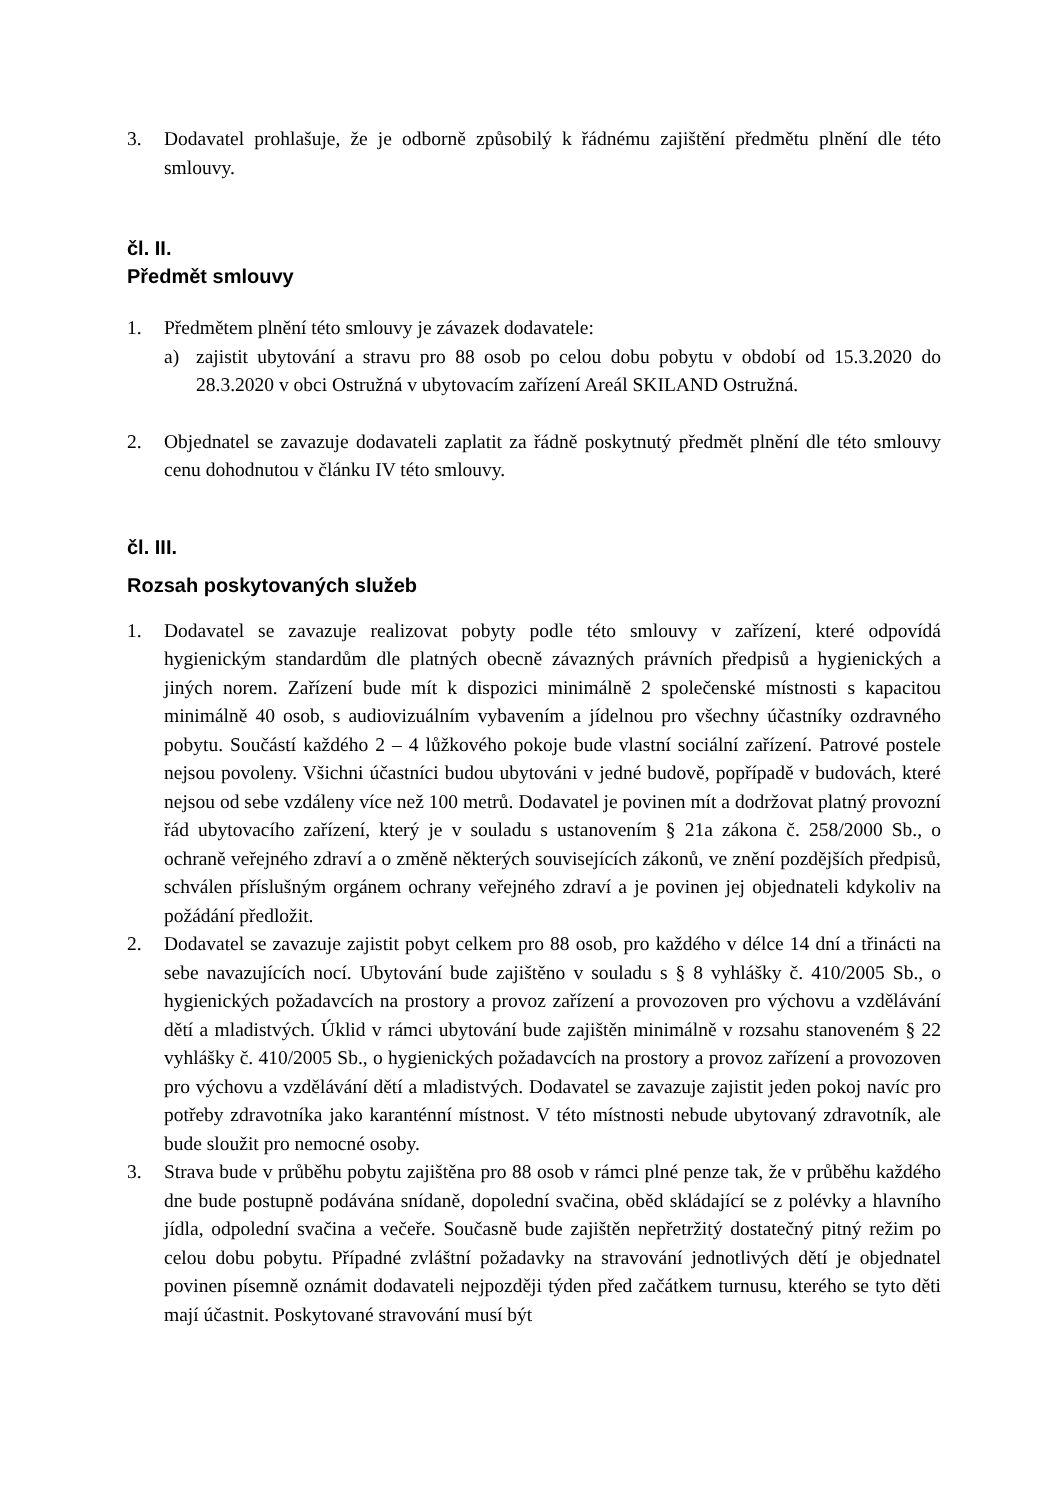3. Dodavatel prohlašuje, že je odborně způsobilý k řádnému zajištění předmětu plnění dle této smlouvy.
čl. II.
Předmět smlouvy
1. Předmětem plnění této smlouvy je závazek dodavatele:
a) zajistit ubytování a stravu pro 88 osob po celou dobu pobytu v období od 15.3.2020 do 28.3.2020 v obci Ostružná v ubytovacím zařízení Areál SKILAND Ostružná.
2. Objednatel se zavazuje dodavateli zaplatit za řádně poskytnutý předmět plnění dle této smlouvy cenu dohodnutou v článku IV této smlouvy.
čl. III.
Rozsah poskytovaných služeb
1. Dodavatel se zavazuje realizovat pobyty podle této smlouvy v zařízení, které odpovídá hygienickým standardům dle platných obecně závazných právních předpisů a hygienických a jiných norem. Zařízení bude mít k dispozici minimálně 2 společenské místnosti s kapacitou minimálně 40 osob, s audiovizuálním vybavením a jídelnou pro všechny účastníky ozdravného pobytu. Součástí každého 2 – 4 lůžkového pokoje bude vlastní sociální zařízení. Patrové postele nejsou povoleny. Všichni účastníci budou ubytováni v jedné budově, popřípadě v budovách, které nejsou od sebe vzdáleny více než 100 metrů. Dodavatel je povinen mít a dodržovat platný provozní řád ubytovacího zařízení, který je v souladu s ustanovením § 21a zákona č. 258/2000 Sb., o ochraně veřejného zdraví a o změně některých souvisejících zákonů, ve znění pozdějších předpisů, schválen příslušným orgánem ochrany veřejného zdraví a je povinen jej objednateli kdykoliv na požádání předložit.
2. Dodavatel se zavazuje zajistit pobyt celkem pro 88 osob, pro každého v délce 14 dní a třinácti na sebe navazujících nocí. Ubytování bude zajištěno v souladu s § 8 vyhlášky č. 410/2005 Sb., o hygienických požadavcích na prostory a provoz zařízení a provozoven pro výchovu a vzdělávání dětí a mladistvých. Úklid v rámci ubytování bude zajištěn minimálně v rozsahu stanoveném § 22 vyhlášky č. 410/2005 Sb., o hygienických požadavcích na prostory a provoz zařízení a provozoven pro výchovu a vzdělávání dětí a mladistvých. Dodavatel se zavazuje zajistit jeden pokoj navíc pro potřeby zdravotníka jako karanténní místnost. V této místnosti nebude ubytovaný zdravotník, ale bude sloužit pro nemocné osoby.
3. Strava bude v průběhu pobytu zajištěna pro 88 osob v rámci plné penze tak, že v průběhu každého dne bude postupně podávána snídaně, dopolední svačina, oběd skládající se z polévky a hlavního jídla, odpolední svačina a večeře. Současně bude zajištěn nepřetržitý dostatečný pitný režim po celou dobu pobytu. Případné zvláštní požadavky na stravování jednotlivých dětí je objednatel povinen písemně oznámit dodavateli nejpozději týden před začátkem turnusu, kterého se tyto děti mají účastnit. Poskytované stravování musí být